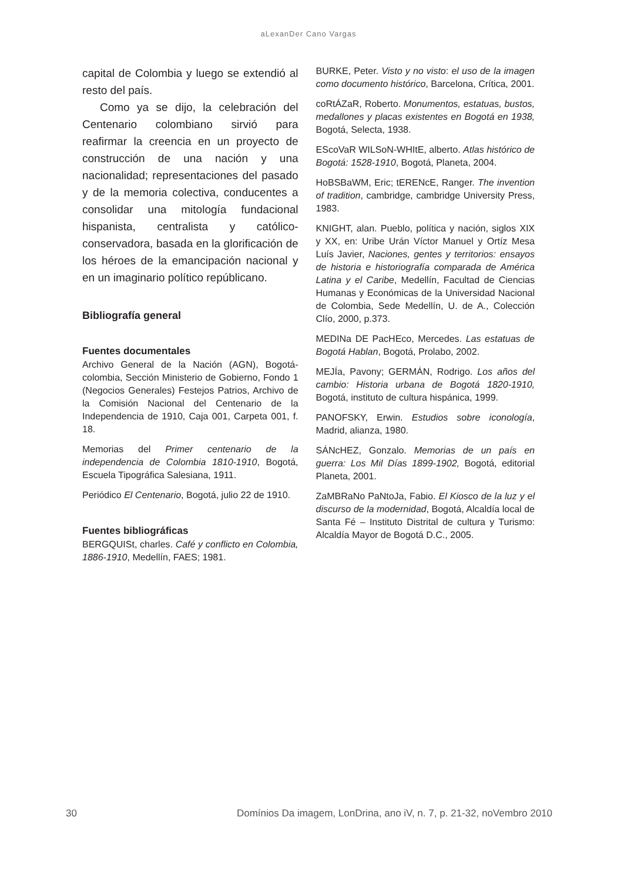aLexanDer Cano Vargas
capital de Colombia y luego se extendió al resto del país.
Como ya se dijo, la celebración del Centenario colombiano sirvió para reafirmar la creencia en un proyecto de construcción de una nación y una nacionalidad; representaciones del pasado y de la memoria colectiva, conducentes a consolidar una mitología fundacional hispanista, centralista y católico-conservadora, basada en la glorificación de los héroes de la emancipación nacional y en un imaginario político repúblicano.
Bibliografía general
Fuentes documentales
Archivo General de la Nación (AGN), Bogotá-colombia, Sección Ministerio de Gobierno, Fondo 1 (Negocios Generales) Festejos Patrios, Archivo de la Comisión Nacional del Centenario de la Independencia de 1910, Caja 001, Carpeta 001, f. 18.
Memorias del Primer centenario de la independencia de Colombia 1810-1910, Bogotá, Escuela Tipográfica Salesiana, 1911.
Periódico El Centenario, Bogotá, julio 22 de 1910.
Fuentes bibliográficas
BERGQUISt, charles. Café y conflicto en Colombia, 1886-1910, Medellín, FAES; 1981.
BURKE, Peter. Visto y no visto: el uso de la imagen como documento histórico, Barcelona, Crítica, 2001.
coRtÁZaR, Roberto. Monumentos, estatuas, bustos, medallones y placas existentes en Bogotá en 1938, Bogotá, Selecta, 1938.
EScoVaR WILSoN-WHItE, alberto. Atlas histórico de Bogotá: 1528-1910, Bogotá, Planeta, 2004.
HoBSBaWM, Eric; tERENcE, Ranger. The invention of tradition, cambridge, cambridge University Press, 1983.
KNIGHT, alan. Pueblo, política y nación, siglos XIX y XX, en: Uribe Urán Víctor Manuel y Ortíz Mesa Luís Javier, Naciones, gentes y territorios: ensayos de historia e historiografía comparada de América Latina y el Caribe, Medellín, Facultad de Ciencias Humanas y Económicas de la Universidad Nacional de Colombia, Sede Medellín, U. de A., Colección Clío, 2000, p.373.
MEDINa DE PacHEco, Mercedes. Las estatuas de Bogotá Hablan, Bogotá, Prolabo, 2002.
MEJÍa, Pavony; GERMÁN, Rodrigo. Los años del cambio: Historia urbana de Bogotá 1820-1910, Bogotá, instituto de cultura hispánica, 1999.
PANOFSKY, Erwin. Estudios sobre iconología, Madrid, alianza, 1980.
SÁNcHEZ, Gonzalo. Memorias de un país en guerra: Los Mil Días 1899-1902, Bogotá, editorial Planeta, 2001.
ZaMBRaNo PaNtoJa, Fabio. El Kiosco de la luz y el discurso de la modernidad, Bogotá, Alcaldía local de Santa Fé – Instituto Distrital de cultura y Turismo: Alcaldía Mayor de Bogotá D.C., 2005.
30 Domínios Da imagem, LonDrina, ano iV, n. 7, p. 21-32, noVembro 2010